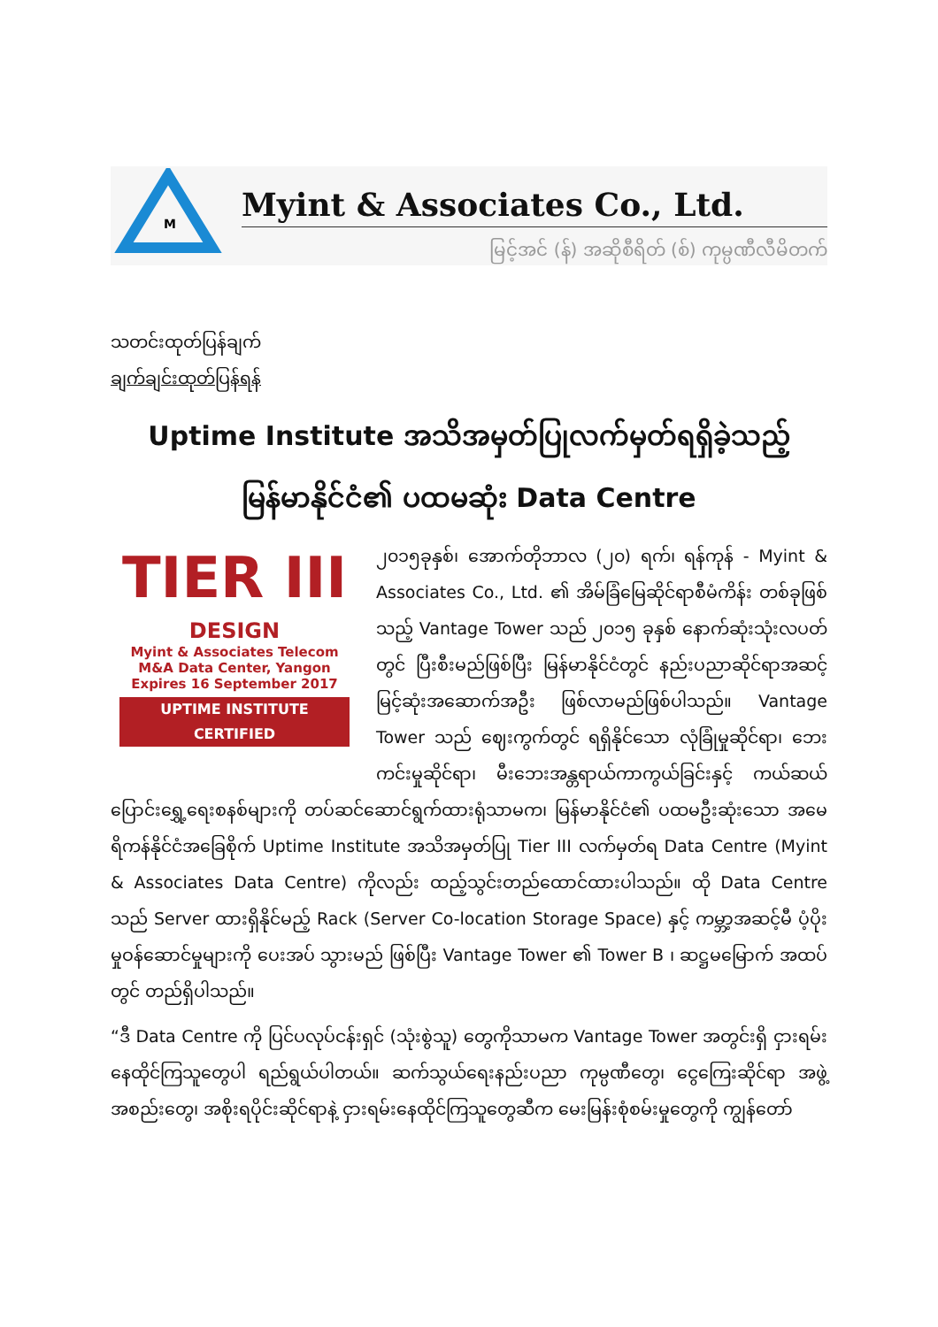M
Myint & Associates Co., Ltd.
မြင့်အင် (န်) အဆိုစီရိတ် (စ်) ကုမ္ပဏီလီမိတက်
သတင်းထုတ်ပြန်ချက်
ချက်ချင်းထုတ်ပြန်ရန်
Uptime Institute အသိအမှတ်ပြုလက်မှတ်ရရှိခဲ့သည့်
မြန်မာနိုင်ငံ၏ ပထမဆုံး Data Centre
TIER III
DESIGN
Myint & Associates Telecom
M&A Data Center, Yangon
Expires 16 September 2017
UPTIME INSTITUTE CERTIFIED
၂၀၁၅ခုနှစ်၊ အောက်တိုဘာလ (၂၀) ရက်၊ ရန်ကုန် - Myint & Associates Co., Ltd. ၏ အိမ်ခြံမြေဆိုင်ရာစီမံကိန်း တစ်ခုဖြစ်သည့် Vantage Tower သည် ၂၀၁၅ ခုနှစ် နောက်ဆုံးသုံးလပတ်တွင် ပြီးစီးမည်ဖြစ်ပြီး မြန်မာနိုင်ငံတွင် နည်းပညာဆိုင်ရာအဆင့်မြင့်ဆုံးအဆောက်အဦး ဖြစ်လာမည်ဖြစ်ပါသည်။ Vantage Tower သည် ဈေးကွက်တွင် ရရှိနိုင်သော လုံခြုံမှုဆိုင်ရာ၊ ဘေးကင်းမှုဆိုင်ရာ၊ မီးဘေးအန္တရာယ်ကာကွယ်ခြင်းနှင့် ကယ်ဆယ်ပြောင်းရွှေ့ရေးစနစ်များကို တပ်ဆင်ဆောင်ရွက်ထားရုံသာမက၊ မြန်မာနိုင်ငံ၏ ပထမဦးဆုံးသော အမေရိကန်နိုင်ငံအခြေစိုက် Uptime Institute အသိအမှတ်ပြု Tier III လက်မှတ်ရ Data Centre (Myint & Associates Data Centre) ကိုလည်း ထည့်သွင်းတည်ထောင်ထားပါသည်။ ထို Data Centre သည် Server ထားရှိနိုင်မည့် Rack (Server Co-location Storage Space) နှင့် ကမ္ဘာ့အဆင့်မီ ပံ့ပိုးမှုဝန်ဆောင်မှုများကို ပေးအပ် သွားမည် ဖြစ်ပြီး Vantage Tower ၏ Tower B ၊ ဆဋ္ဌမမြောက် အထပ်တွင် တည်ရှိပါသည်။
“ဒီ Data Centre ကို ပြင်ပလုပ်ငန်းရှင် (သုံးစွဲသူ) တွေကိုသာမက Vantage Tower အတွင်းရှိ ငှားရမ်းနေထိုင်ကြသူတွေပါ ရည်ရွယ်ပါတယ်။ ဆက်သွယ်ရေးနည်းပညာ ကုမ္ပဏီတွေ၊ ငွေကြေးဆိုင်ရာ အဖွဲ့အစည်းတွေ၊ အစိုးရပိုင်းဆိုင်ရာနဲ့ ငှားရမ်းနေထိုင်ကြသူတွေဆီက မေးမြန်းစုံစမ်းမှုတွေကို ကျွန်တော်